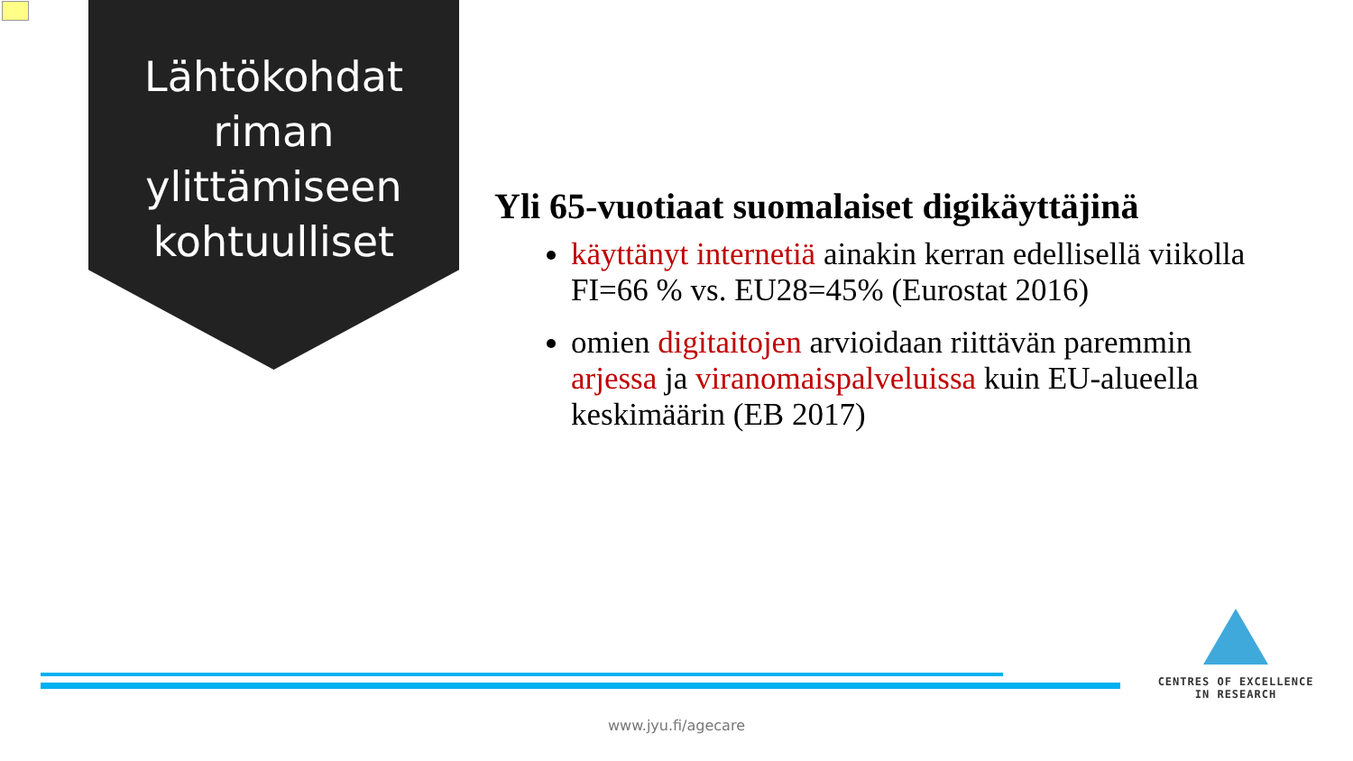Lähtökohdat riman ylittämiseen kohtuulliset
Yli 65-vuotiaat suomalaiset digikäyttäjinä
käyttänyt internetiä ainakin kerran edellisellä viikolla FI=66 % vs. EU28=45% (Eurostat 2016)
omien digitaitojen arvioidaan riittävän paremmin arjessa ja viranomaispalveluissa kuin EU-alueella keskimäärin (EB 2017)
CENTRES OF EXCELLENCE
IN RESEARCH
www.jyu.fi/agecare